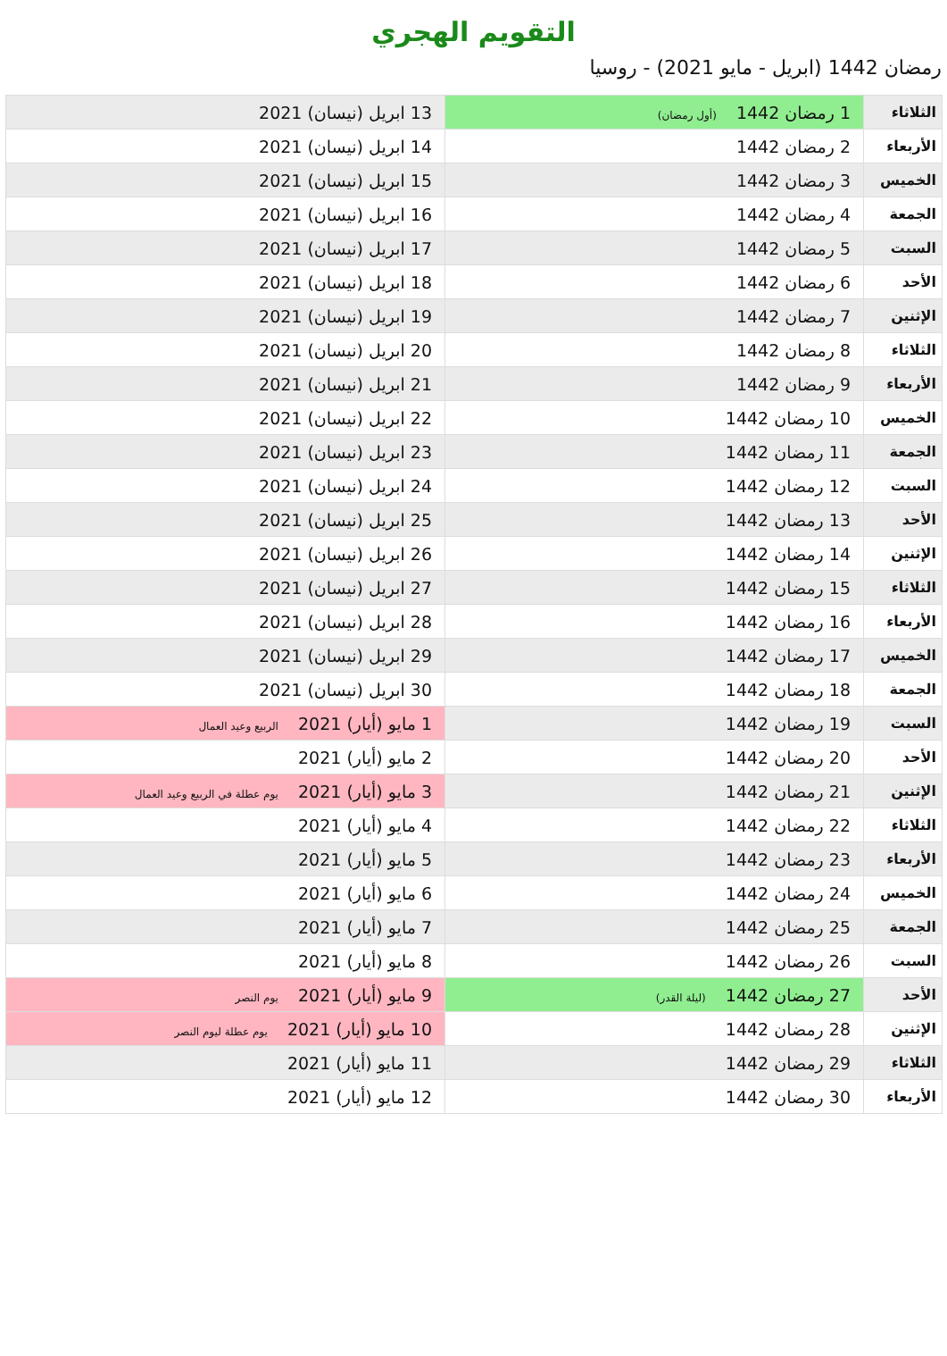التقويم الهجري
رمضان 1442 (ابريل - مايو 2021) - روسيا
| الثلاثاء | 1 رمضان 1442 (أول رمضان) | 13 ابريل (نيسان) 2021 |
| الأربعاء | 2 رمضان 1442 | 14 ابريل (نيسان) 2021 |
| الخميس | 3 رمضان 1442 | 15 ابريل (نيسان) 2021 |
| الجمعة | 4 رمضان 1442 | 16 ابريل (نيسان) 2021 |
| السبت | 5 رمضان 1442 | 17 ابريل (نيسان) 2021 |
| الأحد | 6 رمضان 1442 | 18 ابريل (نيسان) 2021 |
| الإثنين | 7 رمضان 1442 | 19 ابريل (نيسان) 2021 |
| الثلاثاء | 8 رمضان 1442 | 20 ابريل (نيسان) 2021 |
| الأربعاء | 9 رمضان 1442 | 21 ابريل (نيسان) 2021 |
| الخميس | 10 رمضان 1442 | 22 ابريل (نيسان) 2021 |
| الجمعة | 11 رمضان 1442 | 23 ابريل (نيسان) 2021 |
| السبت | 12 رمضان 1442 | 24 ابريل (نيسان) 2021 |
| الأحد | 13 رمضان 1442 | 25 ابريل (نيسان) 2021 |
| الإثنين | 14 رمضان 1442 | 26 ابريل (نيسان) 2021 |
| الثلاثاء | 15 رمضان 1442 | 27 ابريل (نيسان) 2021 |
| الأربعاء | 16 رمضان 1442 | 28 ابريل (نيسان) 2021 |
| الخميس | 17 رمضان 1442 | 29 ابريل (نيسان) 2021 |
| الجمعة | 18 رمضان 1442 | 30 ابريل (نيسان) 2021 |
| السبت | 19 رمضان 1442 | 1 مايو (أيار) 2021 الربيع وعيد العمال |
| الأحد | 20 رمضان 1442 | 2 مايو (أيار) 2021 |
| الإثنين | 21 رمضان 1442 | 3 مايو (أيار) 2021 يوم عطلة في الربيع وعيد العمال |
| الثلاثاء | 22 رمضان 1442 | 4 مايو (أيار) 2021 |
| الأربعاء | 23 رمضان 1442 | 5 مايو (أيار) 2021 |
| الخميس | 24 رمضان 1442 | 6 مايو (أيار) 2021 |
| الجمعة | 25 رمضان 1442 | 7 مايو (أيار) 2021 |
| السبت | 26 رمضان 1442 | 8 مايو (أيار) 2021 |
| الأحد | 27 رمضان 1442 (ليلة القدر) | 9 مايو (أيار) 2021 يوم النصر |
| الإثنين | 28 رمضان 1442 | 10 مايو (أيار) 2021 يوم عطلة ليوم النصر |
| الثلاثاء | 29 رمضان 1442 | 11 مايو (أيار) 2021 |
| الأربعاء | 30 رمضان 1442 | 12 مايو (أيار) 2021 |